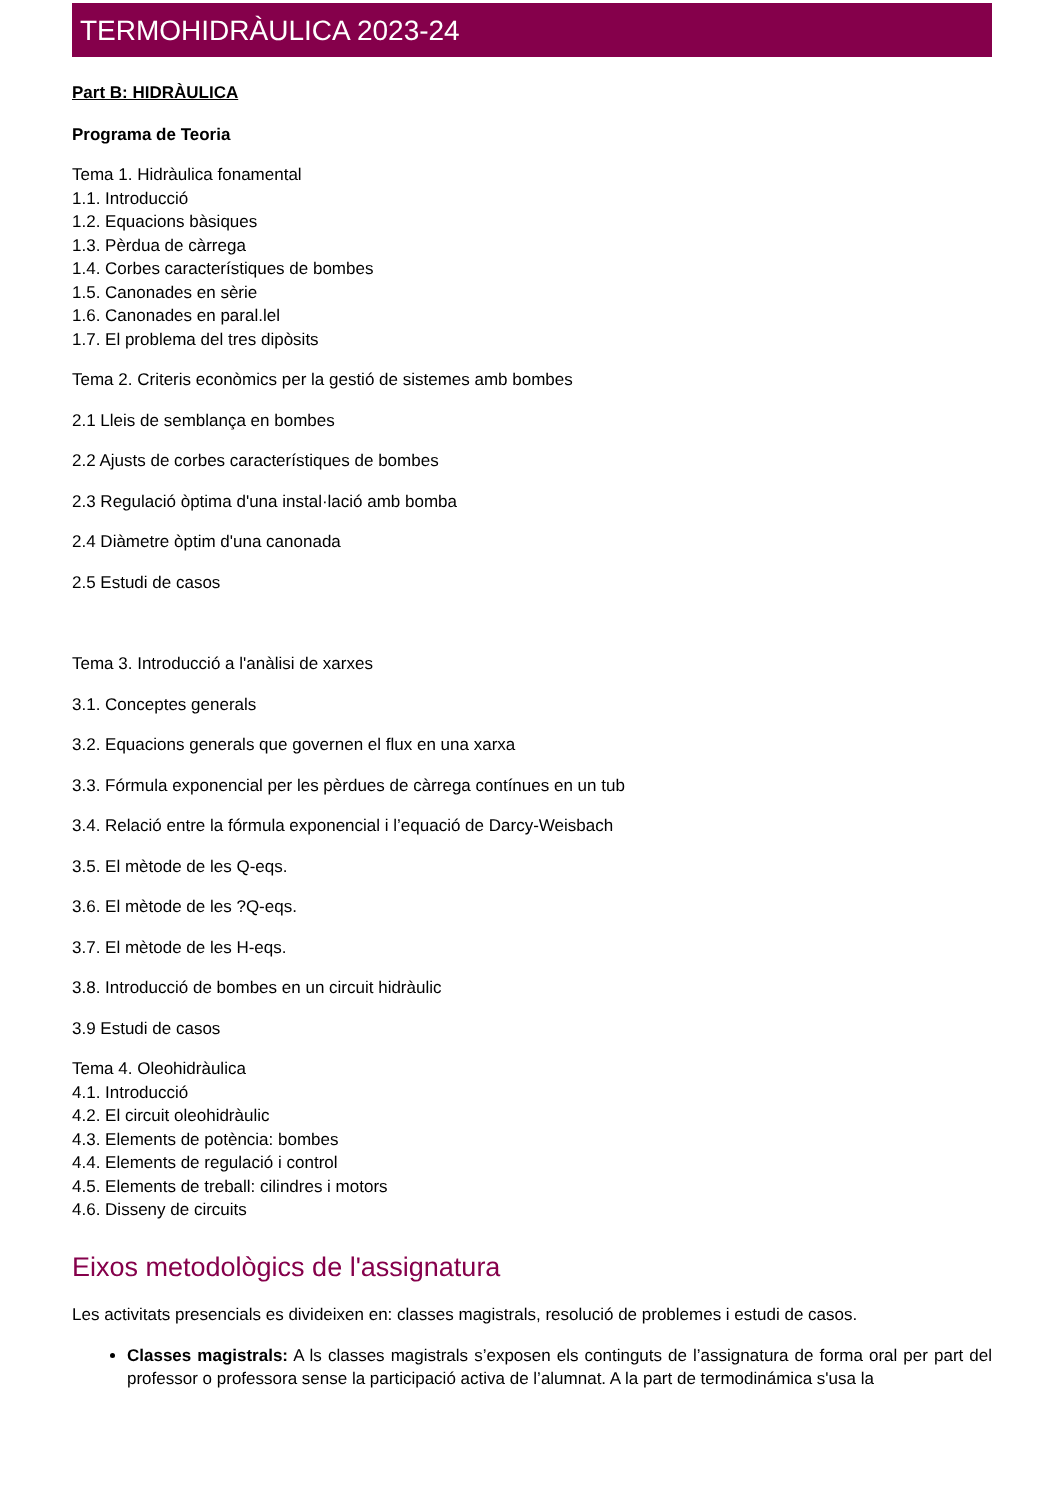TERMOHIDRÀULICA 2023-24
Part B: HIDRÀULICA
Programa de Teoria
Tema 1. Hidràulica fonamental
1.1. Introducció
1.2. Equacions bàsiques
1.3. Pèrdua de càrrega
1.4. Corbes característiques de bombes
1.5. Canonades en sèrie
1.6. Canonades en paral.lel
1.7. El problema del tres dipòsits
Tema 2. Criteris econòmics per la gestió de sistemes amb bombes
2.1 Lleis de semblança en bombes
2.2 Ajusts de corbes característiques de bombes
2.3 Regulació òptima d'una instal·lació amb bomba
2.4 Diàmetre òptim d'una canonada
2.5 Estudi de casos
Tema 3. Introducció a l'anàlisi de xarxes
3.1. Conceptes generals
3.2. Equacions generals que governen el flux en una xarxa
3.3. Fórmula exponencial per les pèrdues de càrrega contínues en un tub
3.4. Relació entre la fórmula exponencial i l’equació de Darcy-Weisbach
3.5. El mètode de les Q-eqs.
3.6. El mètode de les ?Q-eqs.
3.7. El mètode de les H-eqs.
3.8. Introducció de bombes en un circuit hidràulic
3.9 Estudi de casos
Tema 4. Oleohidràulica
4.1. Introducció
4.2. El circuit oleohidràulic
4.3. Elements de potència: bombes
4.4. Elements de regulació i control
4.5. Elements de treball: cilindres i motors
4.6. Disseny de circuits
Eixos metodològics de l'assignatura
Les activitats presencials es divideixen en: classes magistrals, resolució de problemes i estudi de casos.
Classes magistrals: A ls classes magistrals s’exposen els continguts de l’assignatura de forma oral per part del professor o professora sense la participació activa de l’alumnat. A la part de termodinámica s'usa la